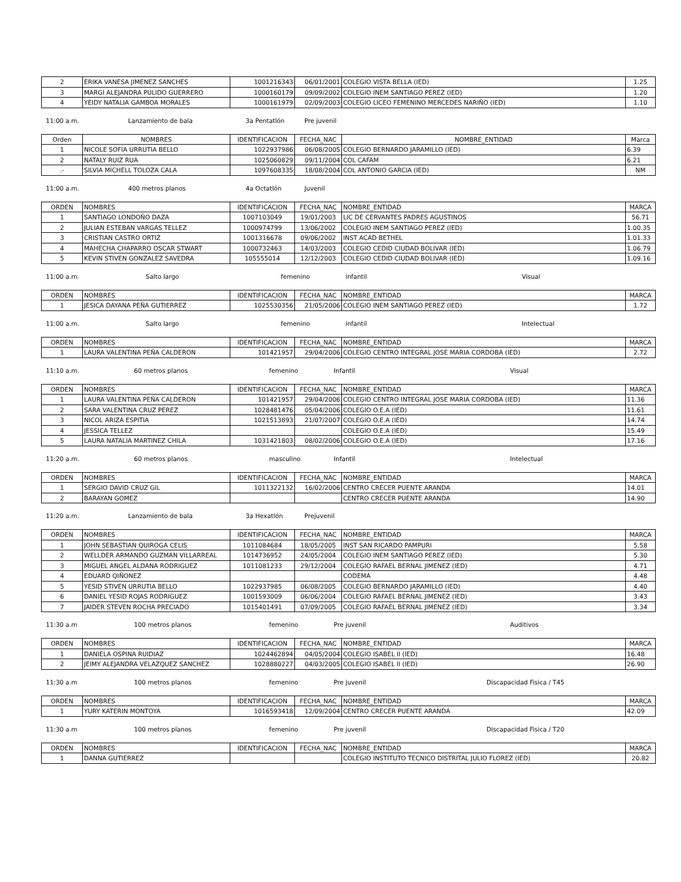| 2 | ERIKA VANESA JIMENEZ SANCHES | 1001216343 | 06/01/2001 | COLEGIO VISTA BELLA (IED) | 1.25 |
| 3 | MARGI ALEJANDRA PULIDO GUERRERO | 1000160179 | 09/09/2002 | COLEGIO INEM SANTIAGO PEREZ (IED) | 1.20 |
| 4 | YEIDY NATALIA GAMBOA MORALES | 1000161979 | 02/09/2003 | COLEGIO LICEO FEMENINO MERCEDES NARIÑO (IED) | 1.10 |
11:00 a.m. Lanzamiento de bala 3a Pentatlón Pre juvenil
| Orden | NOMBRES | IDENTIFICACION | FECHA_NAC | NOMBRE_ENTIDAD | Marca |
| --- | --- | --- | --- | --- | --- |
| 1 | NICOLE SOFIA URRUTIA BELLO | 1022937986 | 06/08/2005 | COLEGIO BERNARDO JARAMILLO (IED) | 6.39 |
| 2 | NATALY RUIZ RUA | 1025060829 | 09/11/2004 | COL CAFAM | 6.21 |
| .- | SILVIA MICHELL TOLOZA CALA | 1097608335 | 18/08/2004 | COL ANTONIO GARCIA (IED) | NM |
11:00 a.m. 400 metros planos 4a Octatlón Juvenil
| ORDEN | NOMBRES | IDENTIFICACION | FECHA_NAC | NOMBRE_ENTIDAD | MARCA |
| --- | --- | --- | --- | --- | --- |
| 1 | SANTIAGO LONDOÑO DAZA | 1007103049 | 19/01/2003 | LIC DE CERVANTES PADRES AGUSTINOS | 56.71 |
| 2 | JULIAN ESTEBAN VARGAS TELLEZ | 1000974799 | 13/06/2002 | COLEGIO INEM SANTIAGO PEREZ (IED) | 1.00.35 |
| 3 | CRISTIAN CASTRO ORTIZ | 1001316678 | 09/06/2002 | INST ACAD BETHEL | 1.01.33 |
| 4 | MAHECHA CHAPARRO OSCAR STWART | 1000732463 | 14/03/2003 | COLEGIO CEDID CIUDAD BOLIVAR (IED) | 1.06.79 |
| 5 | KEVIN STIVEN GONZALEZ SAVEDRA | 105555014 | 12/12/2003 | COLEGIO CEDID CIUDAD BOLIVAR (IED) | 1.09.16 |
11:00 a.m. Salto largo femenino infantil Visual
| ORDEN | NOMBRES | IDENTIFICACION | FECHA_NAC | NOMBRE_ENTIDAD | MARCA |
| --- | --- | --- | --- | --- | --- |
| 1 | JESICA DAYANA PEÑA GUTIERREZ | 1025530356 | 21/05/2006 | COLEGIO INEM SANTIAGO PEREZ (IED) | 1.72 |
11:00 a.m. Salto largo femenino infantil Intelectual
| ORDEN | NOMBRES | IDENTIFICACION | FECHA_NAC | NOMBRE_ENTIDAD | MARCA |
| --- | --- | --- | --- | --- | --- |
| 1 | LAURA VALENTINA PEÑA CALDERON | 101421957 | 29/04/2006 | COLEGIO CENTRO INTEGRAL JOSE MARIA CORDOBA (IED) | 2.72 |
11:10 a.m. 60 metros planos femenino Infantil Visual
| ORDEN | NOMBRES | IDENTIFICACION | FECHA_NAC | NOMBRE_ENTIDAD | MARCA |
| --- | --- | --- | --- | --- | --- |
| 1 | LAURA VALENTINA PEÑA CALDERON | 101421957 | 29/04/2006 | COLEGIO CENTRO INTEGRAL JOSE MARIA CORDOBA (IED) | 11.36 |
| 2 | SARA VALENTINA CRUZ PEREZ | 1028481476 | 05/04/2006 | COLEGIO O.E.A (IED) | 11.61 |
| 3 | NICOL ARIZA ESPITIA | 1021513893 | 21/07/2007 | COLEGIO O.E.A (IED) | 14.74 |
| 4 | JESSICA TELLEZ | | | COLEGIO O.E.A (IED) | 15.49 |
| 5 | LAURA NATALIA MARTINEZ CHILA | 1031421803 | 08/02/2006 | COLEGIO O.E.A (IED) | 17.16 |
11:20 a.m. 60 metros planos masculino Infantil Intelectual
| ORDEN | NOMBRES | IDENTIFICACION | FECHA_NAC | NOMBRE_ENTIDAD | MARCA |
| --- | --- | --- | --- | --- | --- |
| 1 | SERGIO DAVID CRUZ GIL | 1011322132 | 16/02/2006 | CENTRO CRECER PUENTE ARANDA | 14.01 |
| 2 | BARAYAN GOMEZ | | | CENTRO CRECER PUENTE ARANDA | 14.90 |
11:20 a.m. Lanzamiento de bala 3a Hexatlón Prejuvenil
| ORDEN | NOMBRES | IDENTIFICACION | FECHA_NAC | NOMBRE_ENTIDAD | MARCA |
| --- | --- | --- | --- | --- | --- |
| 1 | JOHN SEBASTIAN QUIROGA CELIS | 1011084684 | 18/05/2005 | INST SAN RICARDO PAMPURI | 5.58 |
| 2 | WELLDER ARMANDO GUZMAN VILLARREAL | 1014736952 | 24/05/2004 | COLEGIO INEM SANTIAGO PEREZ (IED) | 5.30 |
| 3 | MIGUEL ANGEL ALDANA RODRIGUEZ | 1011081233 | 29/12/2004 | COLEGIO RAFAEL BERNAL JIMENEZ (IED) | 4.71 |
| 4 | EDUARD QIÑONEZ | | | CODEMA | 4.48 |
| 5 | YESID STIVEN URRUTIA BELLO | 1022937985 | 06/08/2005 | COLEGIO BERNARDO JARAMILLO (IED) | 4.40 |
| 6 | DANIEL YESID ROJAS RODRIGUEZ | 1001593009 | 06/06/2004 | COLEGIO RAFAEL BERNAL JIMENEZ (IED) | 3.43 |
| 7 | JAIDER STEVEN ROCHA PRECIADO | 1015401491 | 07/09/2005 | COLEGIO RAFAEL BERNAL JIMENEZ (IED) | 3.34 |
11:30 a.m 100 metros planos femenino Pre juvenil Auditivos
| ORDEN | NOMBRES | IDENTIFICACION | FECHA_NAC | NOMBRE_ENTIDAD | MARCA |
| --- | --- | --- | --- | --- | --- |
| 1 | DANIELA OSPINA RUIDIAZ | 1024462894 | 04/05/2004 | COLEGIO ISABEL II (IED) | 16.48 |
| 2 | JEIMY ALEJANDRA VELAZQUEZ SANCHEZ | 1028880227 | 04/03/2005 | COLEGIO ISABEL II (IED) | 26.90 |
11:30 a.m 100 metros planos femenino Pre juvenil Discapacidad Fisica / T45
| ORDEN | NOMBRES | IDENTIFICACION | FECHA_NAC | NOMBRE_ENTIDAD | MARCA |
| --- | --- | --- | --- | --- | --- |
| 1 | YURY KATERIN MONTOYA | 1016593418 | 12/09/2004 | CENTRO CRECER PUENTE ARANDA | 42.09 |
11:30 a.m 100 metros planos femenino Pre juvenil Discapacidad Fisica / T20
| ORDEN | NOMBRES | IDENTIFICACION | FECHA_NAC | NOMBRE_ENTIDAD | MARCA |
| --- | --- | --- | --- | --- | --- |
| 1 | DANNA GUTIERREZ | | | COLEGIO INSTITUTO TECNICO DISTRITAL JULIO FLOREZ (IED) | 20.82 |